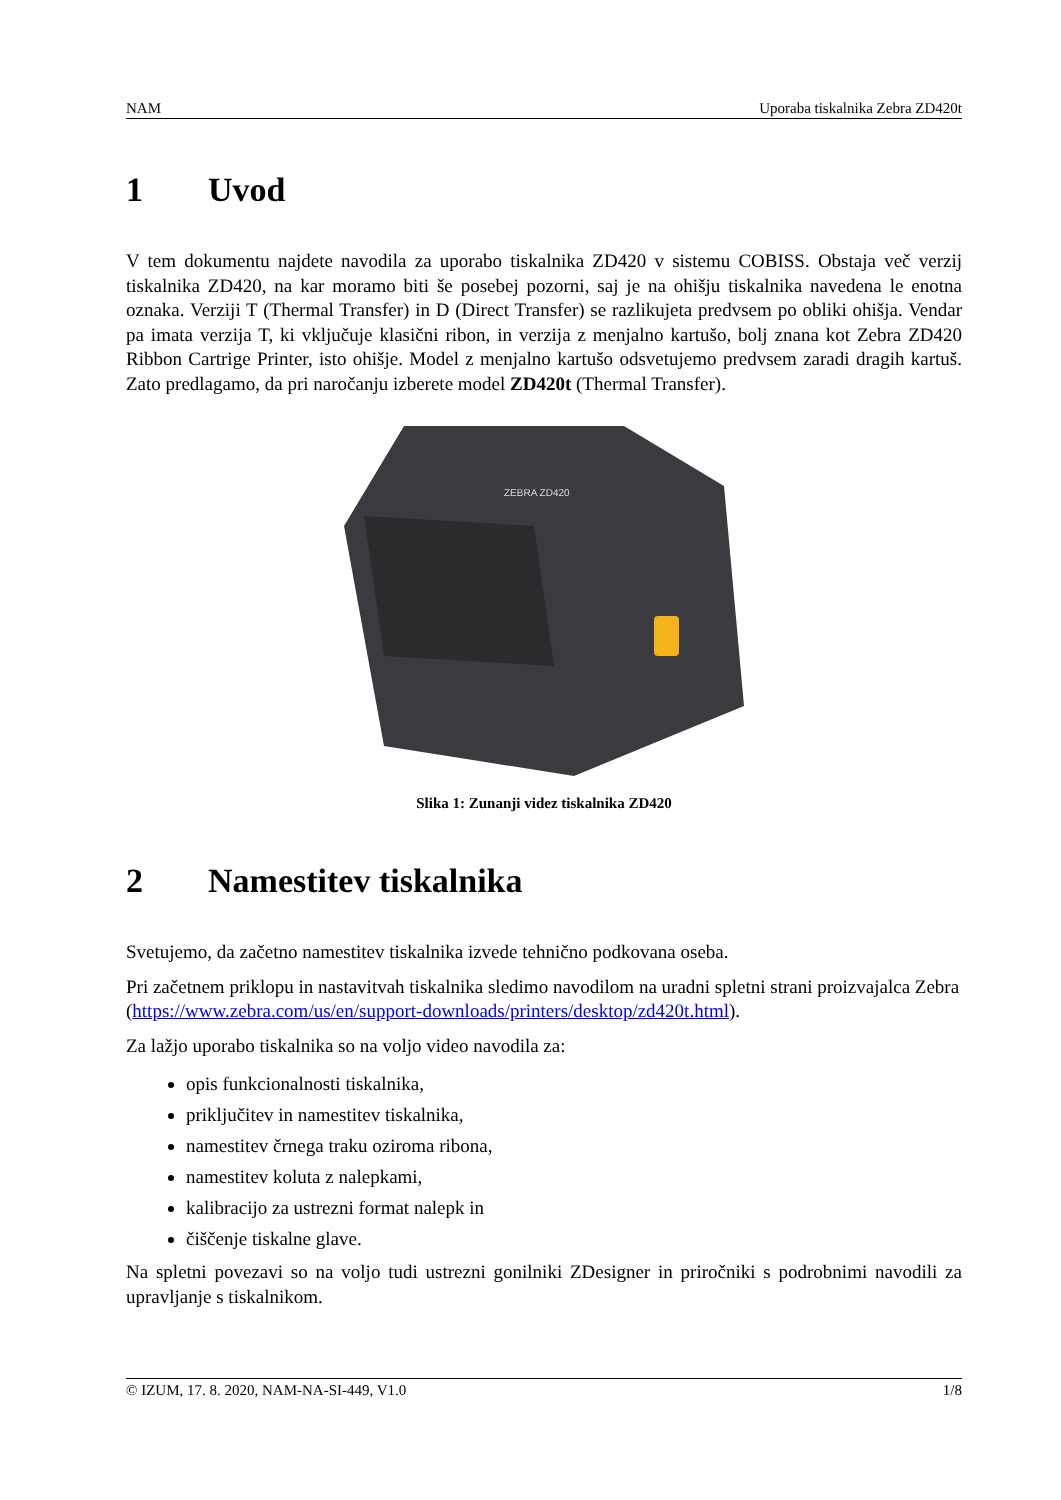NAM Uporaba tiskalnika Zebra ZD420t
1 Uvod
V tem dokumentu najdete navodila za uporabo tiskalnika ZD420 v sistemu COBISS. Obstaja več verzij tiskalnika ZD420, na kar moramo biti še posebej pozorni, saj je na ohišju tiskalnika navedena le enotna oznaka. Verziji T (Thermal Transfer) in D (Direct Transfer) se razlikujeta predvsem po obliki ohišja. Vendar pa imata verzija T, ki vključuje klasični ribon, in verzija z menjalno kartušo, bolj znana kot Zebra ZD420 Ribbon Cartrige Printer, isto ohišje. Model z menjalno kartušo odsvetujemo predvsem zaradi dragih kartuš. Zato predlagamo, da pri naročanju izberete model ZD420t (Thermal Transfer).
ZEBRA ZD420
Slika 1: Zunanji videz tiskalnika ZD420
2 Namestitev tiskalnika
Svetujemo, da začetno namestitev tiskalnika izvede tehnično podkovana oseba.
Pri začetnem priklopu in nastavitvah tiskalnika sledimo navodilom na uradni spletni strani proizvajalca Zebra (https://www.zebra.com/us/en/support-downloads/printers/desktop/zd420t.html).
Za lažjo uporabo tiskalnika so na voljo video navodila za:
opis funkcionalnosti tiskalnika,
priključitev in namestitev tiskalnika,
namestitev črnega traku oziroma ribona,
namestitev koluta z nalepkami,
kalibracijo za ustrezni format nalepk in
čiščenje tiskalne glave.
Na spletni povezavi so na voljo tudi ustrezni gonilniki ZDesigner in priročniki s podrobnimi navodili za upravljanje s tiskalnikom.
© IZUM, 17. 8. 2020, NAM-NA-SI-449, V1.0 1/8